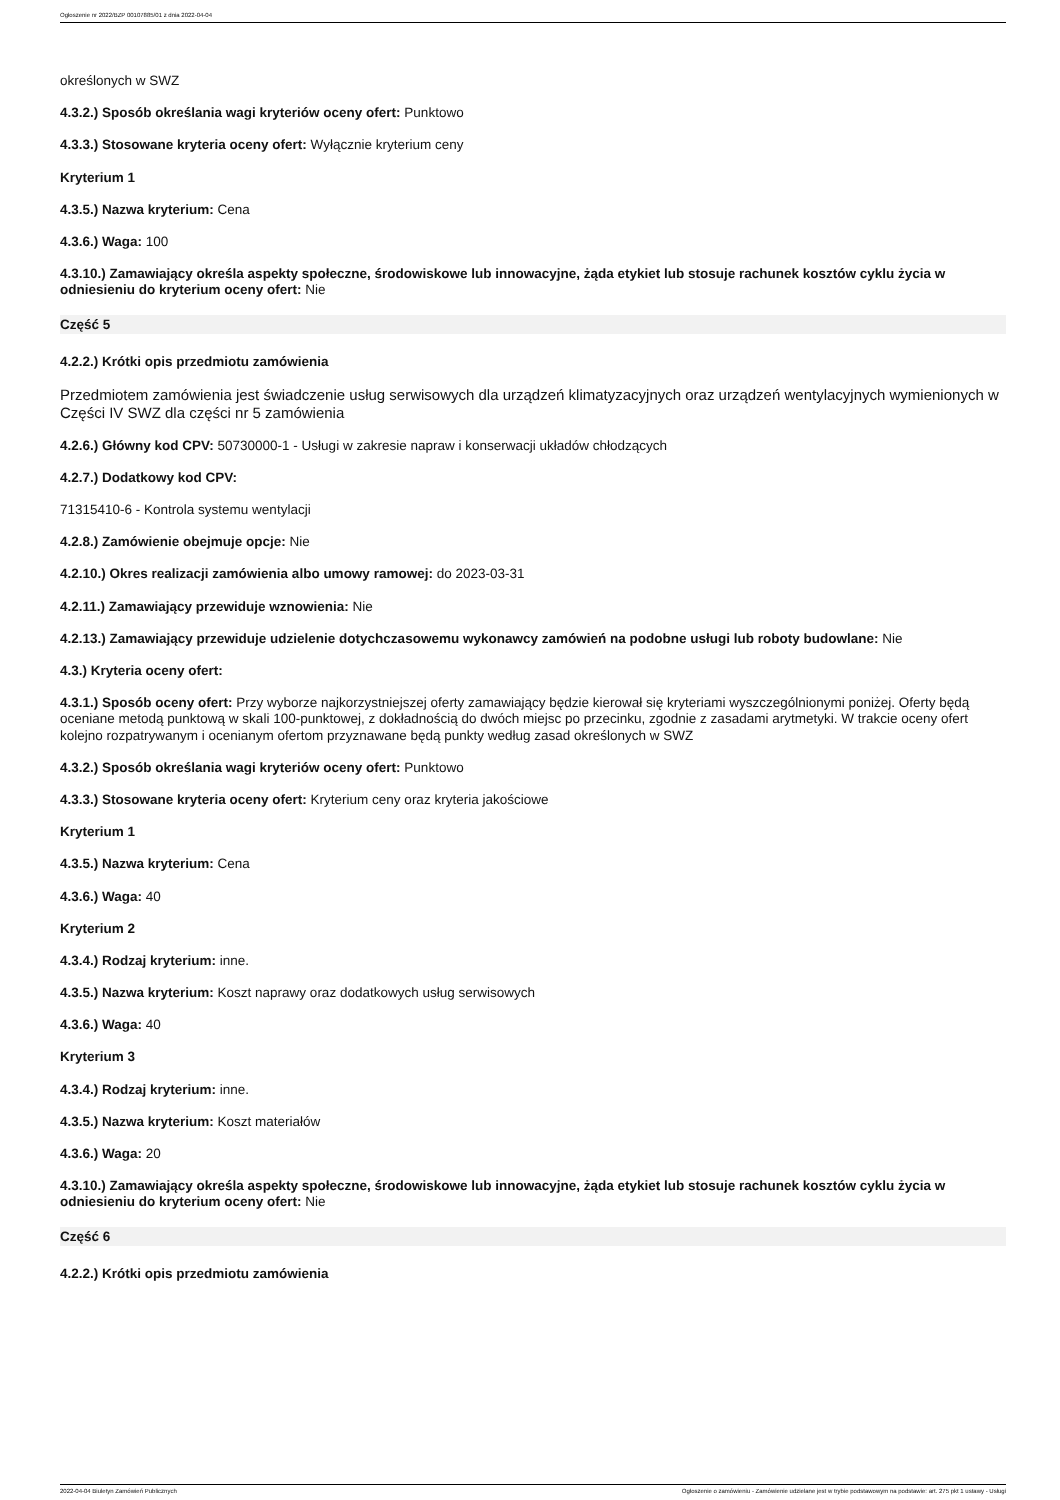Ogłoszenie nr 2022/BZP 00107885/01 z dnia 2022-04-04
określonych w SWZ
4.3.2.) Sposób określania wagi kryteriów oceny ofert: Punktowo
4.3.3.) Stosowane kryteria oceny ofert: Wyłącznie kryterium ceny
Kryterium 1
4.3.5.) Nazwa kryterium: Cena
4.3.6.) Waga: 100
4.3.10.) Zamawiający określa aspekty społeczne, środowiskowe lub innowacyjne, żąda etykiet lub stosuje rachunek kosztów cyklu życia w odniesieniu do kryterium oceny ofert: Nie
Część 5
4.2.2.) Krótki opis przedmiotu zamówienia
Przedmiotem zamówienia jest świadczenie usług serwisowych dla urządzeń klimatyzacyjnych oraz urządzeń wentylacyjnych wymienionych w Części IV SWZ dla części nr 5 zamówienia
4.2.6.) Główny kod CPV: 50730000-1 - Usługi w zakresie napraw i konserwacji układów chłodzących
4.2.7.) Dodatkowy kod CPV:
71315410-6 - Kontrola systemu wentylacji
4.2.8.) Zamówienie obejmuje opcje: Nie
4.2.10.) Okres realizacji zamówienia albo umowy ramowej: do 2023-03-31
4.2.11.) Zamawiający przewiduje wznowienia: Nie
4.2.13.) Zamawiający przewiduje udzielenie dotychczasowemu wykonawcy zamówień na podobne usługi lub roboty budowlane: Nie
4.3.) Kryteria oceny ofert:
4.3.1.) Sposób oceny ofert: Przy wyborze najkorzystniejszej oferty zamawiający będzie kierował się kryteriami wyszczególnionymi poniżej. Oferty będą oceniane metodą punktową w skali 100-punktowej, z dokładnością do dwóch miejsc po przecinku, zgodnie z zasadami arytmetyki. W trakcie oceny ofert kolejno rozpatrywanym i ocenianym ofertom przyznawane będą punkty według zasad określonych w SWZ
4.3.2.) Sposób określania wagi kryteriów oceny ofert: Punktowo
4.3.3.) Stosowane kryteria oceny ofert: Kryterium ceny oraz kryteria jakościowe
Kryterium 1
4.3.5.) Nazwa kryterium: Cena
4.3.6.) Waga: 40
Kryterium 2
4.3.4.) Rodzaj kryterium: inne.
4.3.5.) Nazwa kryterium: Koszt naprawy oraz dodatkowych usług serwisowych
4.3.6.) Waga: 40
Kryterium 3
4.3.4.) Rodzaj kryterium: inne.
4.3.5.) Nazwa kryterium: Koszt materiałów
4.3.6.) Waga: 20
4.3.10.) Zamawiający określa aspekty społeczne, środowiskowe lub innowacyjne, żąda etykiet lub stosuje rachunek kosztów cyklu życia w odniesieniu do kryterium oceny ofert: Nie
Część 6
4.2.2.) Krótki opis przedmiotu zamówienia
2022-04-04 Biuletyn Zamówień Publicznych Ogłoszenie o zamówieniu - Zamówienie udzielane jest w trybie podstawowym na podstawie: art. 275 pkt 1 ustawy - Usługi